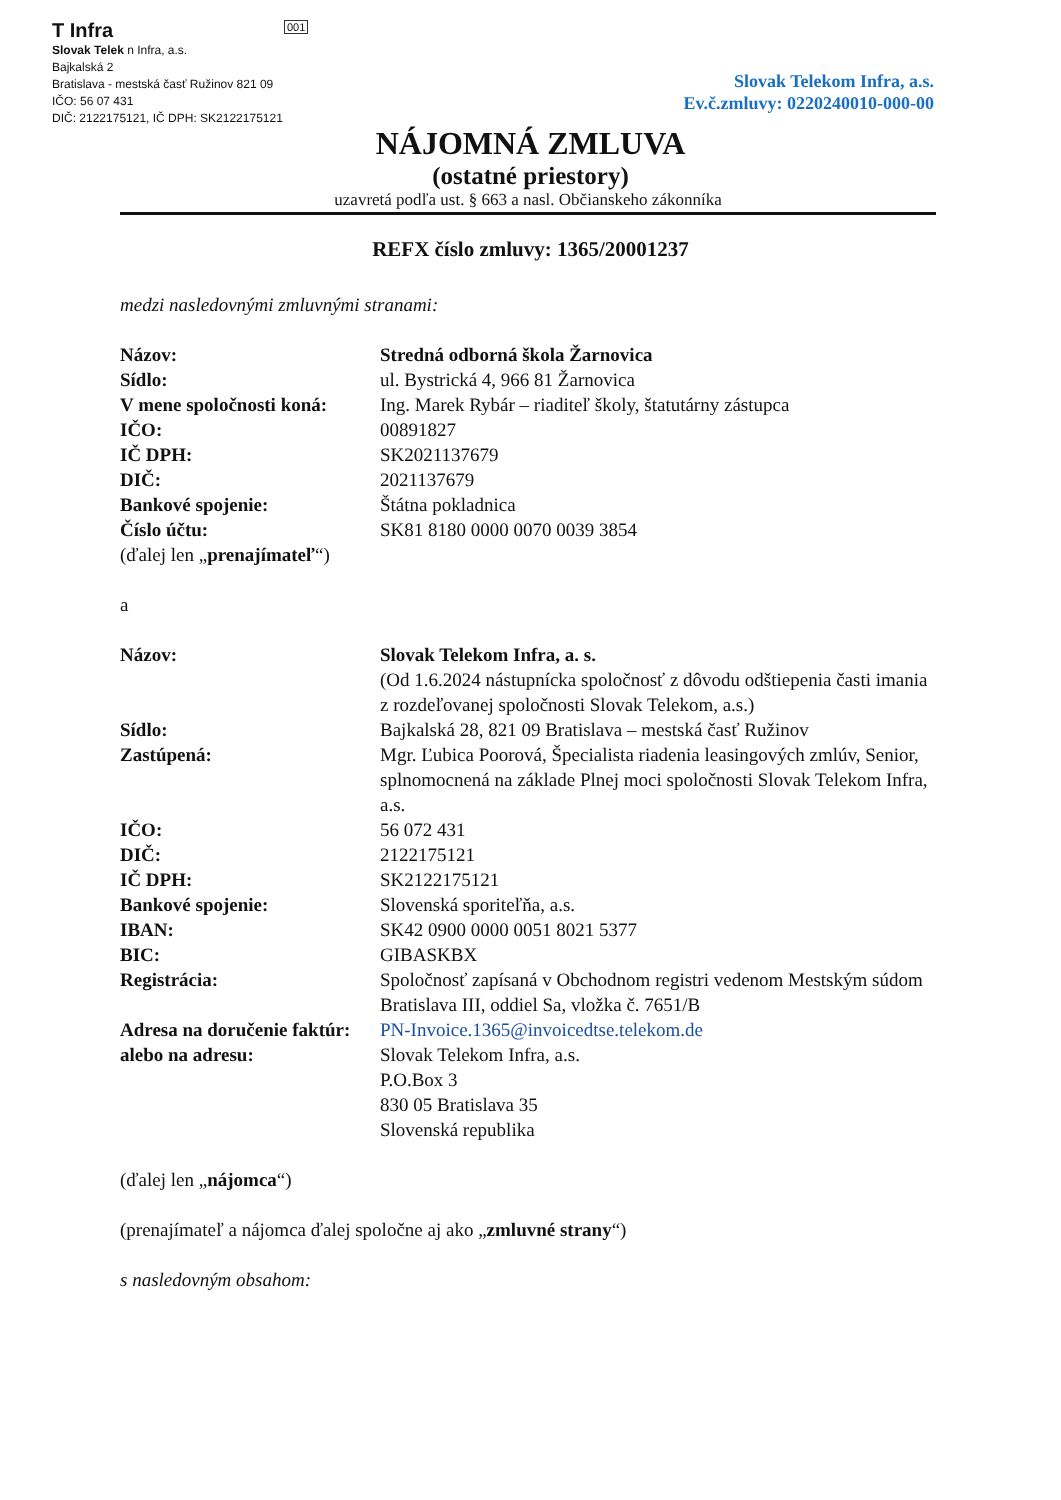T Infra
Slovak Telek n Infra, a.s.
Bajkalská 2
Bratislava - mestská časť Ružinov 821 09
IČO: 56 07 431
DIČ: 2122175121, IČ DPH: SK2122175121
001
Slovak Telekom Infra, a.s.
Ev.č.zmluvy: 0220240010-000-00
NÁJOMNÁ ZMLUVA
(ostatné priestory)
uzavretá podľa ust. § 663 a nasl. Občianskeho zákonníka
REFX číslo zmluvy: 1365/20001237
medzi nasledovnými zmluvnými stranami:
Názov: Stredná odborná škola Žarnovica
Sídlo: ul. Bystrická 4, 966 81 Žarnovica
V mene spoločnosti koná: Ing. Marek Rybár – riaditeľ školy, štatutárny zástupca
IČO: 00891827
IČ DPH: SK2021137679
DIČ: 2021137679
Bankové spojenie: Štátna pokladnica
Číslo účtu: SK81 8180 0000 0070 0039 3854
(ďalej len „prenajímateľ“)
a
Názov: Slovak Telekom Infra, a. s.
(Od 1.6.2024 nástupnícka spoločnosť z dôvodu odštiepenia časti imania z rozdeľovanej spoločnosti Slovak Telekom, a.s.)
Sídlo: Bajkalská 28, 821 09 Bratislava – mestská časť Ružinov
Zastúpená: Mgr. Ľubica Poorová, Špecialista riadenia leasingových zmlúv, Senior, splnomocnená na základe Plnej moci spoločnosti Slovak Telekom Infra, a.s.
IČO: 56 072 431
DIČ: 2122175121
IČ DPH: SK2122175121
Bankové spojenie: Slovenská sporiteľňa, a.s.
IBAN: SK42 0900 0000 0051 8021 5377
BIC: GIBASKBX
Registrácia: Spoločnosť zapísaná v Obchodnom registri vedenom Mestským súdom Bratislava III, oddiel Sa, vložka č. 7651/B
Adresa na doručenie faktúr: PN-Invoice.1365@invoicedtse.telekom.de
alebo na adresu: Slovak Telekom Infra, a.s.
P.O.Box 3
830 05 Bratislava 35
Slovenská republika
(ďalej len „nájomca“)
(prenajímateľ a nájomca ďalej spoločne aj ako „zmluvné strany“)
s nasledovným obsahom: